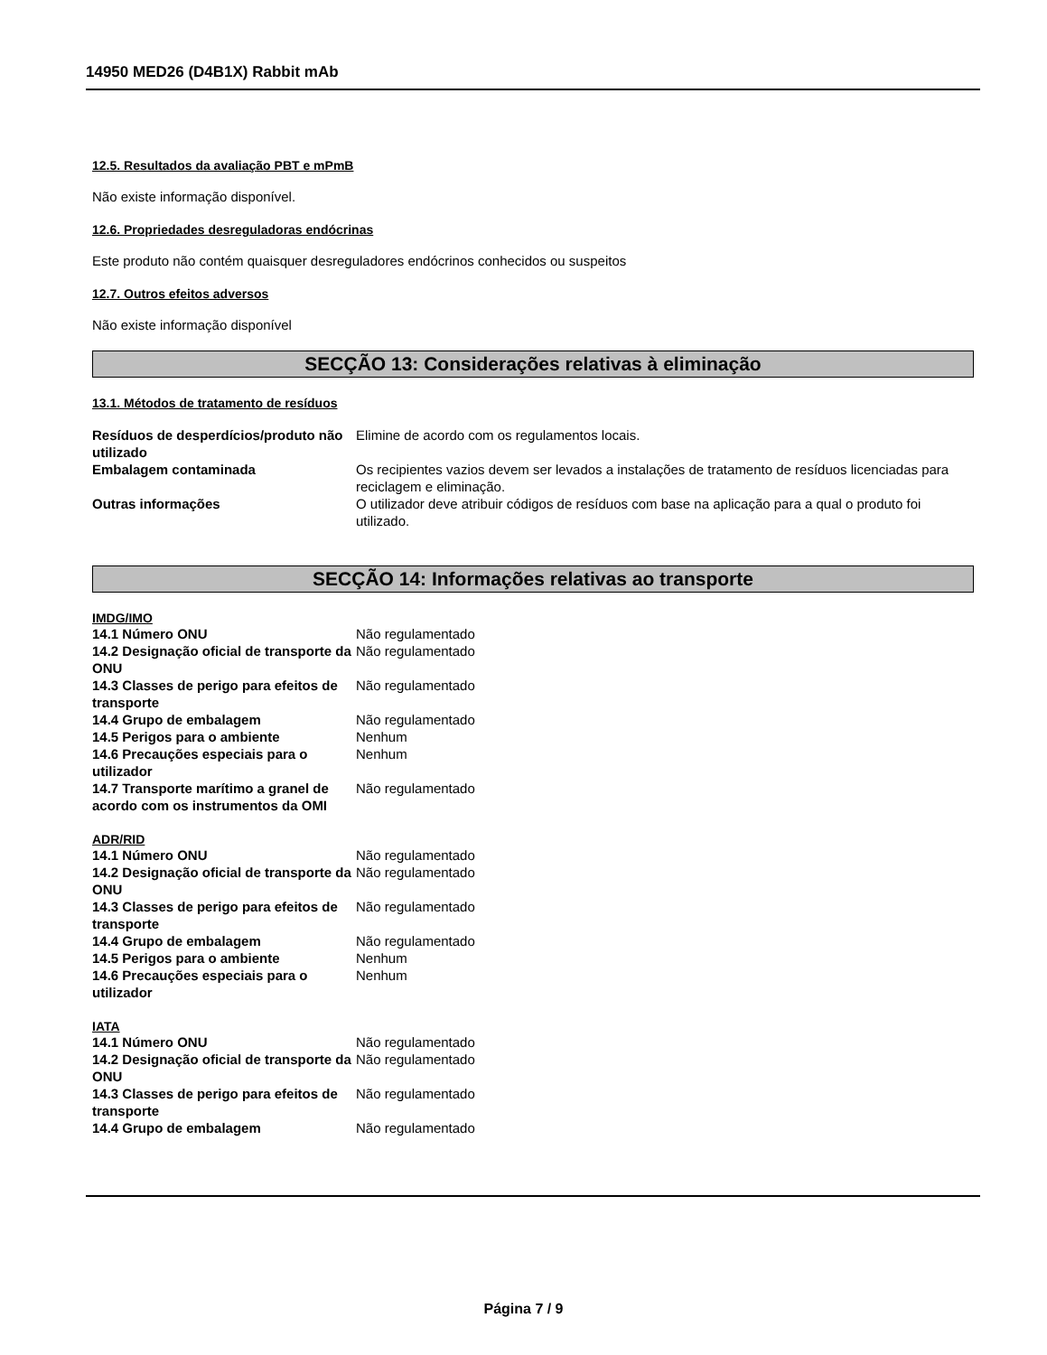14950 MED26 (D4B1X) Rabbit mAb
12.5. Resultados da avaliação PBT e mPmB
Não existe informação disponível.
12.6. Propriedades desreguladoras endócrinas
Este produto não contém quaisquer desreguladores endócrinos conhecidos ou suspeitos
12.7. Outros efeitos adversos
Não existe informação disponível
SECÇÃO 13: Considerações relativas à eliminação
13.1. Métodos de tratamento de resíduos
| Resíduos de desperdícios/produto não utilizado | Elimine de acordo com os regulamentos locais. |
| Embalagem contaminada | Os recipientes vazios devem ser levados a instalações de tratamento de resíduos licenciadas para reciclagem e eliminação. |
| Outras informações | O utilizador deve atribuir códigos de resíduos com base na aplicação para a qual o produto foi utilizado. |
SECÇÃO 14: Informações relativas ao transporte
IMDG/IMO
| 14.1 Número ONU | Não regulamentado |
| 14.2 Designação oficial de transporte da ONU | Não regulamentado |
| 14.3 Classes de perigo para efeitos de transporte | Não regulamentado |
| 14.4 Grupo de embalagem | Não regulamentado |
| 14.5 Perigos para o ambiente | Nenhum |
| 14.6 Precauções especiais para o utilizador | Nenhum |
| 14.7 Transporte marítimo a granel de acordo com os instrumentos da OMI | Não regulamentado |
ADR/RID
| 14.1 Número ONU | Não regulamentado |
| 14.2 Designação oficial de transporte da ONU | Não regulamentado |
| 14.3 Classes de perigo para efeitos de transporte | Não regulamentado |
| 14.4 Grupo de embalagem | Não regulamentado |
| 14.5 Perigos para o ambiente | Nenhum |
| 14.6 Precauções especiais para o utilizador | Nenhum |
IATA
| 14.1 Número ONU | Não regulamentado |
| 14.2 Designação oficial de transporte da ONU | Não regulamentado |
| 14.3 Classes de perigo para efeitos de transporte | Não regulamentado |
| 14.4 Grupo de embalagem | Não regulamentado |
Página 7 / 9